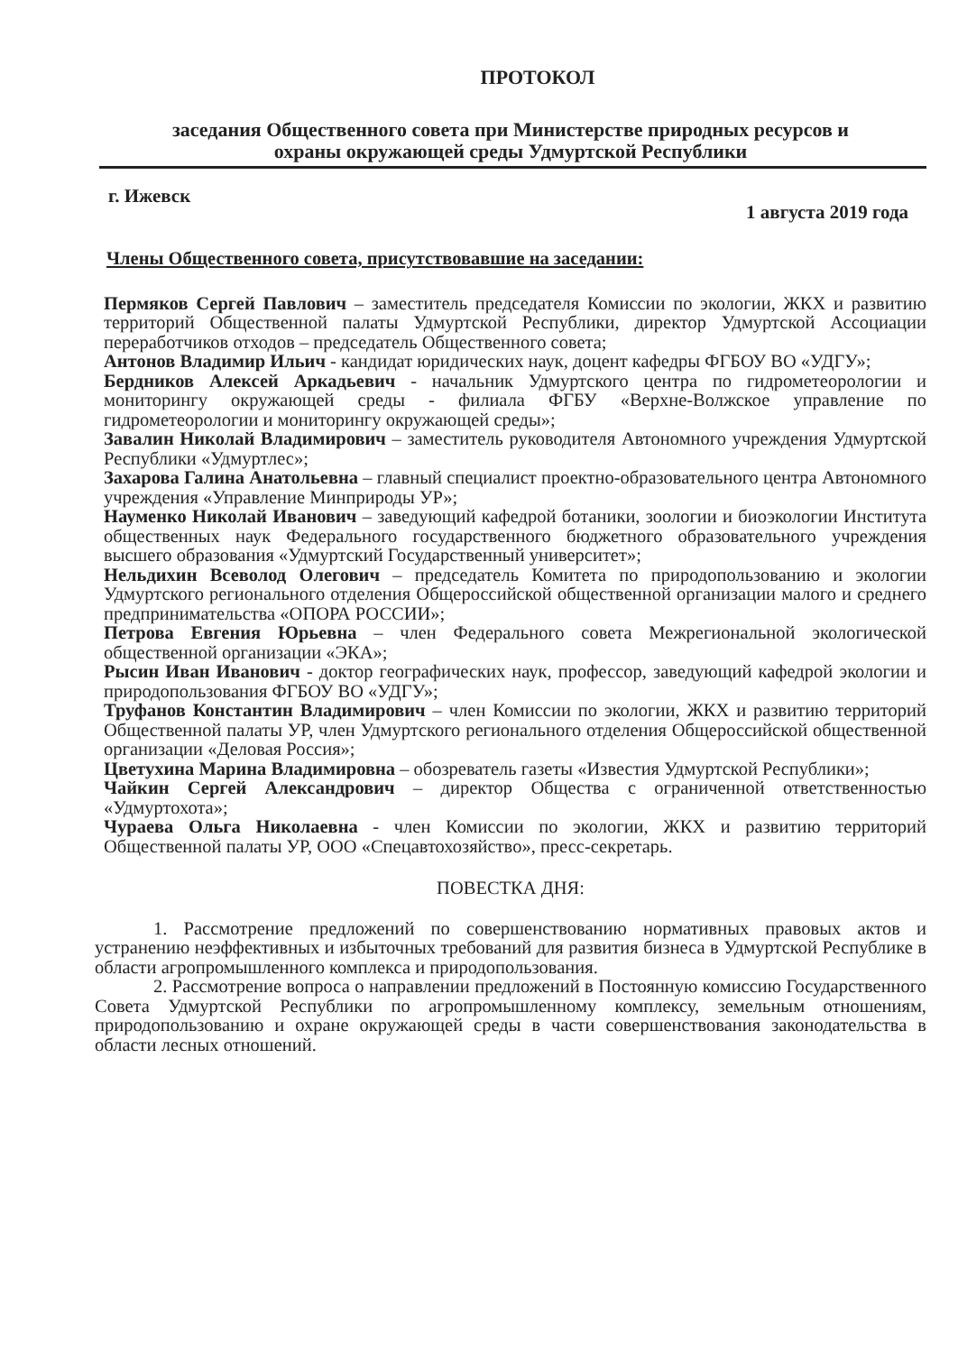ПРОТОКОЛ
заседания Общественного совета при Министерстве природных ресурсов и
охраны окружающей среды Удмуртской Республики
г. Ижевск 1 августа 2019 года
Члены Общественного совета, присутствовавшие на заседании:
Пермяков Сергей Павлович – заместитель председателя Комиссии по экологии, ЖКХ и развитию территорий Общественной палаты Удмуртской Республики, директор Удмуртской Ассоциации переработчиков отходов – председатель Общественного совета;
Антонов Владимир Ильич - кандидат юридических наук, доцент кафедры ФГБОУ ВО «УДГУ»;
Бердников Алексей Аркадьевич - начальник Удмуртского центра по гидрометеорологии и мониторингу окружающей среды - филиала ФГБУ «Верхне-Волжское управление по гидрометеорологии и мониторингу окружающей среды»;
Завалин Николай Владимирович – заместитель руководителя Автономного учреждения Удмуртской Республики «Удмуртлес»;
Захарова Галина Анатольевна – главный специалист проектно-образовательного центра Автономного учреждения «Управление Минприроды УР»;
Науменко Николай Иванович – заведующий кафедрой ботаники, зоологии и биоэкологии Института общественных наук Федерального государственного бюджетного образовательного учреждения высшего образования «Удмуртский Государственный университет»;
Нельдихин Всеволод Олегович – председатель Комитета по природопользованию и экологии Удмуртского регионального отделения Общероссийской общественной организации малого и среднего предпринимательства «ОПОРА РОССИИ»;
Петрова Евгения Юрьевна – член Федерального совета Межрегиональной экологической общественной организации «ЭКА»;
Рысин Иван Иванович - доктор географических наук, профессор, заведующий кафедрой экологии и природопользования ФГБОУ ВО «УДГУ»;
Труфанов Константин Владимирович – член Комиссии по экологии, ЖКХ и развитию территорий Общественной палаты УР, член Удмуртского регионального отделения Общероссийской общественной организации «Деловая Россия»;
Цветухина Марина Владимировна – обозреватель газеты «Известия Удмуртской Республики»;
Чайкин Сергей Александрович – директор Общества с ограниченной ответственностью «Удмуртохота»;
Чураева Ольга Николаевна - член Комиссии по экологии, ЖКХ и развитию территорий Общественной палаты УР, ООО «Спецавтохозяйство», пресс-секретарь.
ПОВЕСТКА ДНЯ:
1. Рассмотрение предложений по совершенствованию нормативных правовых актов и устранению неэффективных и избыточных требований для развития бизнеса в Удмуртской Республике в области агропромышленного комплекса и природопользования.
2. Рассмотрение вопроса о направлении предложений в Постоянную комиссию Государственного Совета Удмуртской Республики по агропромышленному комплексу, земельным отношениям, природопользованию и охране окружающей среды в части совершенствования законодательства в области лесных отношений.